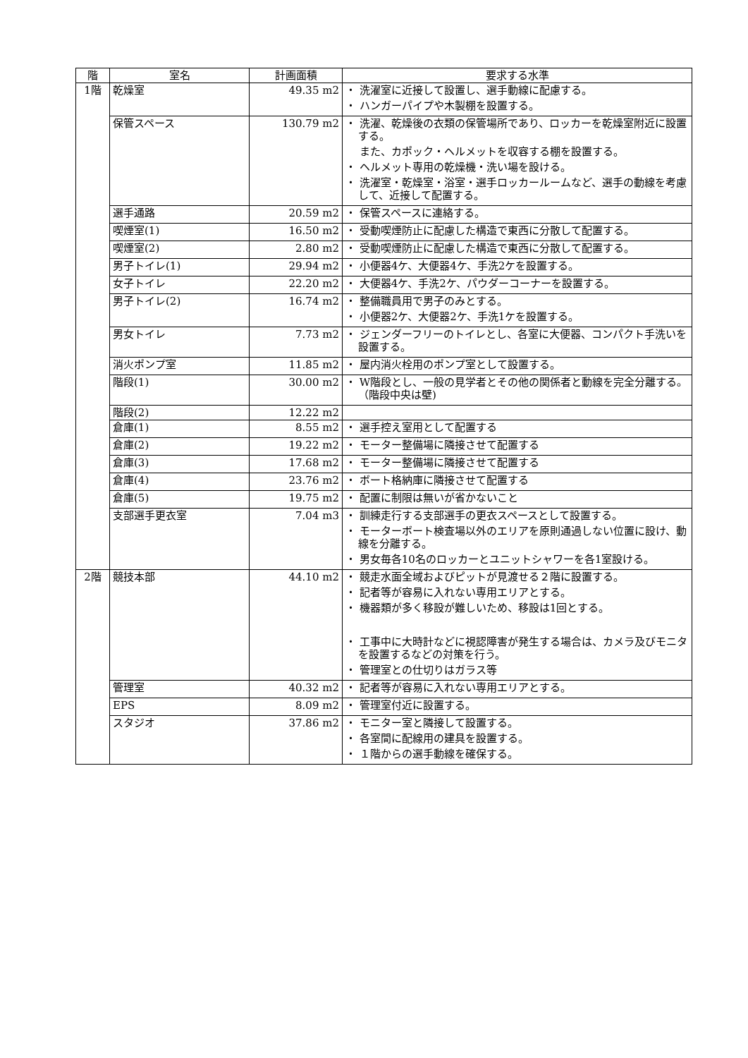| 階 | 室名 | 計画面積 | 要求する水準 |
| --- | --- | --- | --- |
| 1階 | 乾燥室 | 49.35 m2 | ・ 洗濯室に近接して設置し、選手動線に配慮する。 ・ ハンガーパイプや木製棚を設置する。 |
| | 保管スペース | 130.79 m2 | ・ 洗濯、乾燥後の衣類の保管場所であり、ロッカーを乾燥室附近に設置する。 また、カポック・ヘルメットを収容する棚を設置する。 ・ ヘルメット専用の乾燥機・洗い場を設ける。 ・ 洗濯室・乾燥室・浴室・選手ロッカールームなど、選手の動線を考慮して、近接して配置する。 |
| | 選手通路 | 20.59 m2 | ・ 保管スペースに連絡する。 |
| | 喫煙室(1) | 16.50 m2 | ・ 受動喫煙防止に配慮した構造で東西に分散して配置する。 |
| | 喫煙室(2) | 2.80 m2 | ・ 受動喫煙防止に配慮した構造で東西に分散して配置する。 |
| | 男子トイレ(1) | 29.94 m2 | ・ 小便器4ケ、大便器4ケ、手洗2ケを設置する。 |
| | 女子トイレ | 22.20 m2 | ・ 大便器4ケ、手洗2ケ、パウダーコーナーを設置する。 |
| | 男子トイレ(2) | 16.74 m2 | ・ 整備職員用で男子のみとする。 ・ 小便器2ケ、大便器2ケ、手洗1ケを設置する。 |
| | 男女トイレ | 7.73 m2 | ・ ジェンダーフリーのトイレとし、各室に大便器、コンパクト手洗いを設置する。 |
| | 消火ポンプ室 | 11.85 m2 | ・ 屋内消火栓用のポンプ室として設置する。 |
| | 階段(1) | 30.00 m2 | ・ W階段とし、一般の見学者とその他の関係者と動線を完全分離する。（階段中央は壁) |
| | 階段(2) | 12.22 m2 | |
| | 倉庫(1) | 8.55 m2 | ・ 選手控え室用として配置する |
| | 倉庫(2) | 19.22 m2 | ・ モーター整備場に隣接させて配置する |
| | 倉庫(3) | 17.68 m2 | ・ モーター整備場に隣接させて配置する |
| | 倉庫(4) | 23.76 m2 | ・ ボート格納庫に隣接させて配置する |
| | 倉庫(5) | 19.75 m2 | ・ 配置に制限は無いが省かないこと |
| | 支部選手更衣室 | 7.04 m3 | ・ 訓練走行する支部選手の更衣スペースとして設置する。 ・ モーターボート検査場以外のエリアを原則通過しない位置に設け、動線を分離する。 ・ 男女毎各10名のロッカーとユニットシャワーを各1室設ける。 |
| 2階 | 競技本部 | 44.10 m2 | ・ 競走水面全域およびピットが見渡せる２階に設置する。 ・ 記者等が容易に入れない専用エリアとする。 ・ 機器類が多く移設が難しいため、移設は1回とする。 ・ 工事中に大時計などに視認障害が発生する場合は、カメラ及びモニタを設置するなどの対策を行う。 ・ 管理室との仕切りはガラス等 |
| | 管理室 | 40.32 m2 | ・ 記者等が容易に入れない専用エリアとする。 |
| | EPS | 8.09 m2 | ・ 管理室付近に設置する。 |
| | スタジオ | 37.86 m2 | ・ モニター室と隣接して設置する。 ・ 各室間に配線用の建具を設置する。 ・ １階からの選手動線を確保する。 |